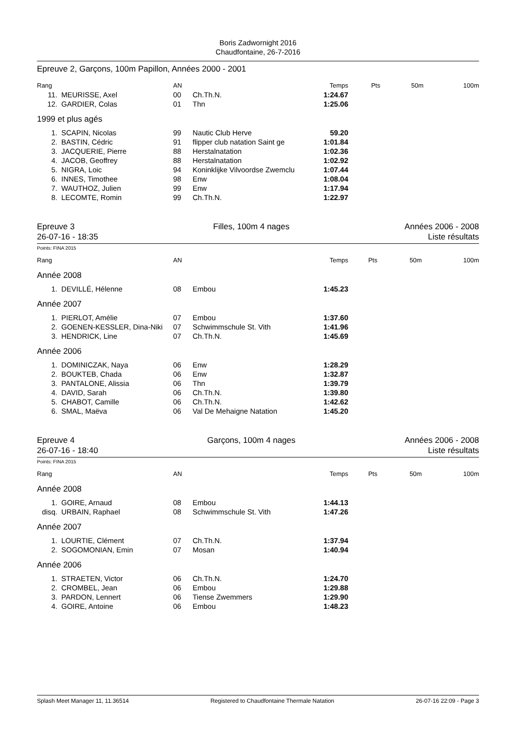Boris Zadwornight 2016
Chaudfontaine, 26-7-2016
Epreuve 2, Garçons, 100m Papillon, Années 2000 - 2001
| Rang | | AN | | Temps | Pts | 50m | 100m |
| --- | --- | --- | --- | --- | --- | --- | --- |
| 11. | MEURISSE, Axel | 00 | Ch.Th.N. | 1:24.67 | | | |
| 12. | GARDIER, Colas | 01 | Thn | 1:25.06 | | | |
| 1999 et plus agés | | | | | | | |
| 1. | SCAPIN, Nicolas | 99 | Nautic Club Herve | 59.20 | | | |
| 2. | BASTIN, Cédric | 91 | flipper club natation Saint ge | 1:01.84 | | | |
| 3. | JACQUERIE, Pierre | 88 | Herstalnatation | 1:02.36 | | | |
| 4. | JACOB, Geoffrey | 88 | Herstalnatation | 1:02.92 | | | |
| 5. | NIGRA, Loic | 94 | Koninklijke Vilvoordse Zwemclu | 1:07.44 | | | |
| 6. | INNES, Timothee | 98 | Enw | 1:08.04 | | | |
| 7. | WAUTHOZ, Julien | 99 | Enw | 1:17.94 | | | |
| 8. | LECOMTE, Romin | 99 | Ch.Th.N. | 1:22.97 | | | |
Epreuve 3
26-07-16 - 18:35
Filles, 100m 4 nages Années 2006 - 2008
Liste résultats
Points: FINA 2015
| Rang | | AN | | Temps | Pts | 50m | 100m |
| --- | --- | --- | --- | --- | --- | --- | --- |
| Année 2008 | | | | | | | |
| 1. | DEVILLÉ, Hélenne | 08 | Embou | 1:45.23 | | | |
| Année 2007 | | | | | | | |
| 1. | PIERLOT, Amélie | 07 | Embou | 1:37.60 | | | |
| 2. | GOENEN-KESSLER, Dina-Niki | 07 | Schwimmschule St. Vith | 1:41.96 | | | |
| 3. | HENDRICK, Line | 07 | Ch.Th.N. | 1:45.69 | | | |
| Année 2006 | | | | | | | |
| 1. | DOMINICZAK, Naya | 06 | Enw | 1:28.29 | | | |
| 2. | BOUKTEB, Chada | 06 | Enw | 1:32.87 | | | |
| 3. | PANTALONE, Alissia | 06 | Thn | 1:39.79 | | | |
| 4. | DAVID, Sarah | 06 | Ch.Th.N. | 1:39.80 | | | |
| 5. | CHABOT, Camille | 06 | Ch.Th.N. | 1:42.62 | | | |
| 6. | SMAL, Maëva | 06 | Val De Mehaigne Natation | 1:45.20 | | | |
Epreuve 4
26-07-16 - 18:40
Garçons, 100m 4 nages Années 2006 - 2008
Liste résultats
Points: FINA 2015
| Rang | | AN | | Temps | Pts | 50m | 100m |
| --- | --- | --- | --- | --- | --- | --- | --- |
| Année 2008 | | | | | | | |
| 1. | GOIRE, Arnaud | 08 | Embou | 1:44.13 | | | |
| disq. | URBAIN, Raphael | 08 | Schwimmschule St. Vith | 1:47.26 | | | |
| Année 2007 | | | | | | | |
| 1. | LOURTIE, Clément | 07 | Ch.Th.N. | 1:37.94 | | | |
| 2. | SOGOMONIAN, Emin | 07 | Mosan | 1:40.94 | | | |
| Année 2006 | | | | | | | |
| 1. | STRAETEN, Victor | 06 | Ch.Th.N. | 1:24.70 | | | |
| 2. | CROMBEL, Jean | 06 | Embou | 1:29.88 | | | |
| 3. | PARDON, Lennert | 06 | Tiense Zwemmers | 1:29.90 | | | |
| 4. | GOIRE, Antoine | 06 | Embou | 1:48.23 | | | |
Splash Meet Manager 11, 11.36514 Registered to Chaudfontaine Thermale Natation 26-07-16 22:09 - Page 3